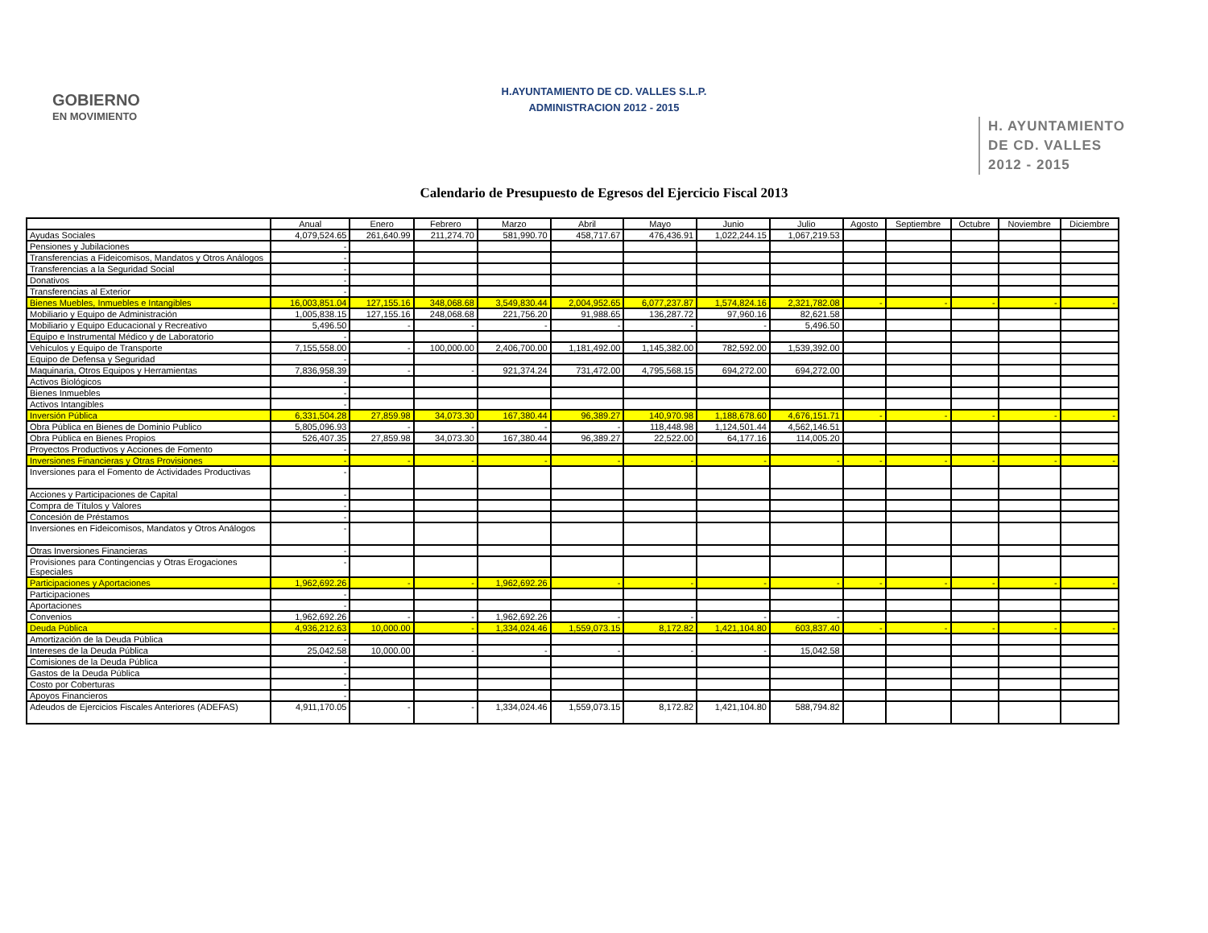GOBIERNO
EN MOVIMIENTO
H.AYUNTAMIENTO DE CD. VALLES S.L.P.
ADMINISTRACION 2012 - 2015
H. AYUNTAMIENTO
DE CD. VALLES
2012 - 2015
Calendario de Presupuesto de Egresos del Ejercicio Fiscal 2013
| | Anual | Enero | Febrero | Marzo | Abril | Mayo | Junio | Julio | Agosto | Septiembre | Octubre | Noviembre | Diciembre |
| --- | --- | --- | --- | --- | --- | --- | --- | --- | --- | --- | --- | --- | --- |
| Ayudas Sociales | 4,079,524.65 | 261,640.99 | 211,274.70 | 581,990.70 | 458,717.67 | 476,436.91 | 1,022,244.15 | 1,067,219.53 | | | | | |
| Pensiones y Jubilaciones | - | | | | | | | | | | | | |
| Transferencias a Fideicomisos, Mandatos y Otros Análogos | - | | | | | | | | | | | | |
| Transferencias a la Seguridad Social | - | | | | | | | | | | | | |
| Donativos | - | | | | | | | | | | | | |
| Transferencias al Exterior | - | | | | | | | | | | | | |
| Bienes Muebles, Inmuebles e Intangibles | 16,003,851.04 | 127,155.16 | 348,068.68 | 3,549,830.44 | 2,004,952.65 | 6,077,237.87 | 1,574,824.16 | 2,321,782.08 | - | - | - | - | - |
| Mobiliario y Equipo de Administración | 1,005,838.15 | 127,155.16 | 248,068.68 | 221,756.20 | 91,988.65 | 136,287.72 | 97,960.16 | 82,621.58 | | | | | |
| Mobiliario y Equipo Educacional y Recreativo | 5,496.50 | - | - | - | - | - | - | 5,496.50 | | | | | |
| Equipo e Instrumental Médico y de Laboratorio | - | | | | | | | | | | | | |
| Vehículos y Equipo de Transporte | 7,155,558.00 | - | 100,000.00 | 2,406,700.00 | 1,181,492.00 | 1,145,382.00 | 782,592.00 | 1,539,392.00 | | | | | |
| Equipo de Defensa y Seguridad | - | | | | | | | | | | | | |
| Maquinaria, Otros Equipos y Herramientas | 7,836,958.39 | - | - | 921,374.24 | 731,472.00 | 4,795,568.15 | 694,272.00 | 694,272.00 | | | | | |
| Activos Biológicos | - | | | | | | | | | | | | |
| Bienes Inmuebles | - | | | | | | | | | | | | |
| Activos Intangibles | - | | | | | | | | | | | | |
| Inversión Pública | 6,331,504.28 | 27,859.98 | 34,073.30 | 167,380.44 | 96,389.27 | 140,970.98 | 1,188,678.60 | 4,676,151.71 | - | - | - | - | - |
| Obra Pública en Bienes de Dominio Publico | 5,805,096.93 | - | - | - | - | 118,448.98 | 1,124,501.44 | 4,562,146.51 | | | | | |
| Obra Pública en Bienes Propios | 526,407.35 | 27,859.98 | 34,073.30 | 167,380.44 | 96,389.27 | 22,522.00 | 64,177.16 | 114,005.20 | | | | | |
| Proyectos Productivos y Acciones de Fomento | - | | | | | | | | | | | | |
| Inversiones Financieras y Otras Provisiones | - | - | - | - | - | - | - | - | - | - | - | - | - |
| Inversiones para el Fomento de Actividades Productivas | - | | | | | | | | | | | | |
| Acciones y Participaciones de Capital | - | | | | | | | | | | | | |
| Compra de Títulos y Valores | - | | | | | | | | | | | | |
| Concesión de Préstamos | - | | | | | | | | | | | | |
| Inversiones en Fideicomisos, Mandatos y Otros Análogos | - | | | | | | | | | | | | |
| Otras Inversiones Financieras | - | | | | | | | | | | | | |
| Provisiones para Contingencias y Otras Erogaciones Especiales | - | | | | | | | | | | | | |
| Participaciones y Aportaciones | 1,962,692.26 | - | - | 1,962,692.26 | - | - | - | - | - | - | - | - | - |
| Participaciones | - | | | | | | | | | | | | |
| Aportaciones | - | | | | | | | | | | | | |
| Convenios | 1,962,692.26 | - | - | 1,962,692.26 | - | - | - | - | | | | | |
| Deuda Pública | 4,936,212.63 | 10,000.00 | - | 1,334,024.46 | 1,559,073.15 | 8,172.82 | 1,421,104.80 | 603,837.40 | - | - | - | - | - |
| Amortización de la Deuda Pública | - | | | | | | | | | | | | |
| Intereses de la Deuda Pública | 25,042.58 | 10,000.00 | - | - | - | - | - | 15,042.58 | | | | | |
| Comisiones de la Deuda Pública | - | | | | | | | | | | | | |
| Gastos de la Deuda Pública | - | | | | | | | | | | | | |
| Costo por Coberturas | - | | | | | | | | | | | | |
| Apoyos Financieros | - | | | | | | | | | | | | |
| Adeudos de Ejercicios Fiscales Anteriores (ADEFAS) | 4,911,170.05 | - | - | 1,334,024.46 | 1,559,073.15 | 8,172.82 | 1,421,104.80 | 588,794.82 | | | | | |